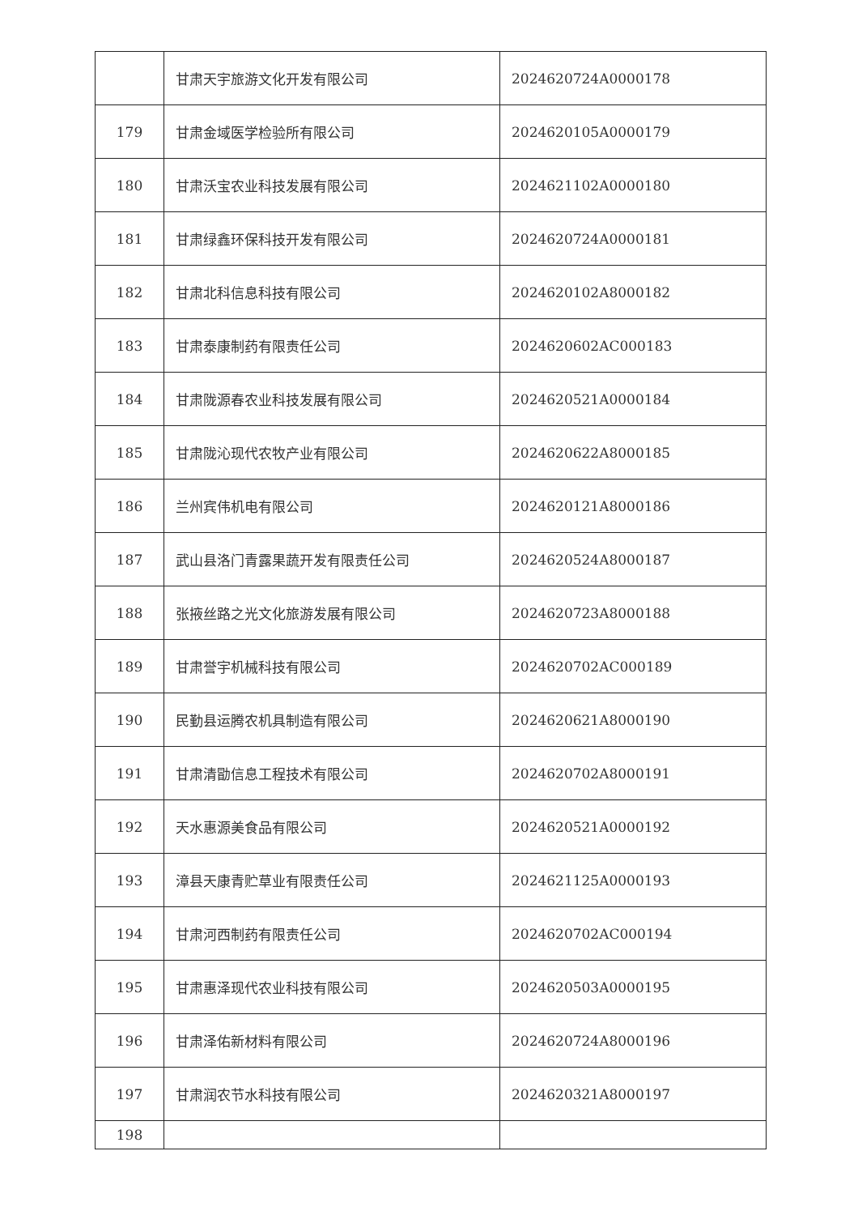| | 甘肃天宇旅游文化开发有限公司 | 2024620724A0000178 |
| 179 | 甘肃金域医学检验所有限公司 | 2024620105A0000179 |
| 180 | 甘肃沃宝农业科技发展有限公司 | 2024621102A0000180 |
| 181 | 甘肃绿鑫环保科技开发有限公司 | 2024620724A0000181 |
| 182 | 甘肃北科信息科技有限公司 | 2024620102A8000182 |
| 183 | 甘肃泰康制药有限责任公司 | 2024620602AC000183 |
| 184 | 甘肃陇源春农业科技发展有限公司 | 2024620521A0000184 |
| 185 | 甘肃陇沁现代农牧产业有限公司 | 2024620622A8000185 |
| 186 | 兰州宾伟机电有限公司 | 2024620121A8000186 |
| 187 | 武山县洛门青露果蔬开发有限责任公司 | 2024620524A8000187 |
| 188 | 张掖丝路之光文化旅游发展有限公司 | 2024620723A8000188 |
| 189 | 甘肃誉宇机械科技有限公司 | 2024620702AC000189 |
| 190 | 民勤县运腾农机具制造有限公司 | 2024620621A8000190 |
| 191 | 甘肃清勖信息工程技术有限公司 | 2024620702A8000191 |
| 192 | 天水惠源美食品有限公司 | 2024620521A0000192 |
| 193 | 漳县天康青贮草业有限责任公司 | 2024621125A0000193 |
| 194 | 甘肃河西制药有限责任公司 | 2024620702AC000194 |
| 195 | 甘肃惠泽现代农业科技有限公司 | 2024620503A0000195 |
| 196 | 甘肃泽佑新材料有限公司 | 2024620724A8000196 |
| 197 | 甘肃润农节水科技有限公司 | 2024620321A8000197 |
| 198 | | |